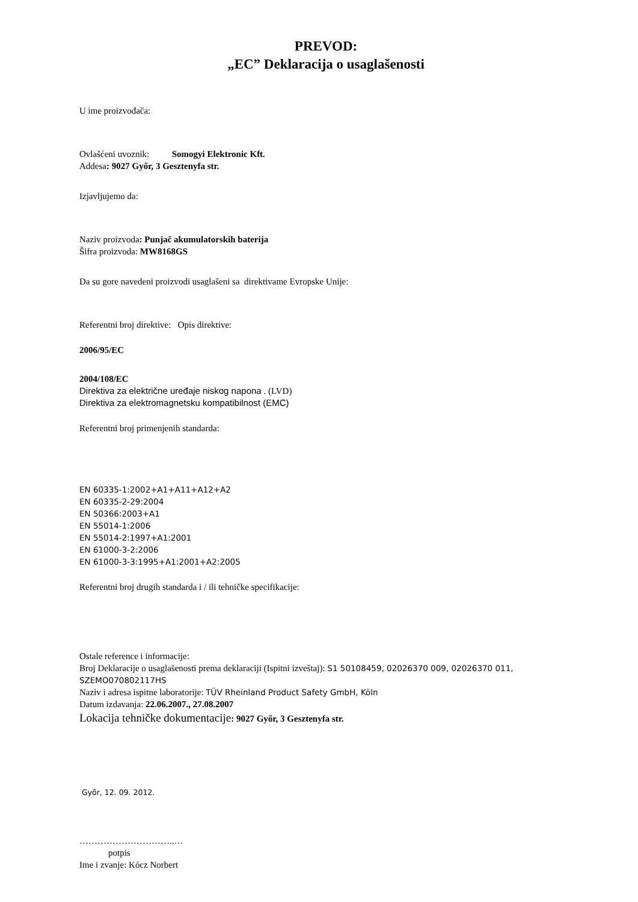PREVOD:
„EC” Deklaracija o usaglašenosti
U ime proizvođača:
Ovlašćeni uvoznik: Somogyi Elektronic Kft.
Addesa: 9027 Győr, 3 Gesztenyfa str.
Izjavljujemo da:
Naziv proizvoda: Punjač akumulatorskih baterija
Šifra proizvoda: MW8168GS
Da su gore navedeni proizvodi usaglašeni sa direktivame Evropske Unije:
Referentni broj direktive: Opis direktive:
2006/95/EC
2004/108/EC
Direktiva za električne uređaje niskog napona . (LVD)
Direktiva za elektromagnetsku kompatibilnost (EMC)
Referentni broj primenjenih standarda:
EN 60335-1:2002+A1+A11+A12+A2
EN 60335-2-29:2004
EN 50366:2003+A1
EN 55014-1:2006
EN 55014-2:1997+A1:2001
EN 61000-3-2:2006
EN 61000-3-3:1995+A1:2001+A2:2005
Referentni broj drugih standarda i / ili tehničke specifikacije:
Ostale reference i informacije:
Broj Deklaracije o usaglašenosti prema deklaraciji (Ispitni izveštaj): S1 50108459, 02026370 009, 02026370 011, SZEMO070802117HS
Naziv i adresa ispitne laboratorije: TÜV Rheinland Product Safety GmbH, Köln
Datum izdavanja: 22.06.2007., 27.08.2007
Lokacija tehničke dokumentacije: 9027 Győr, 3 Gesztenyfa str.
Győr, 12. 09. 2012.
…………………………..…
potpis
Ime i zvanje: Kócz Norbert